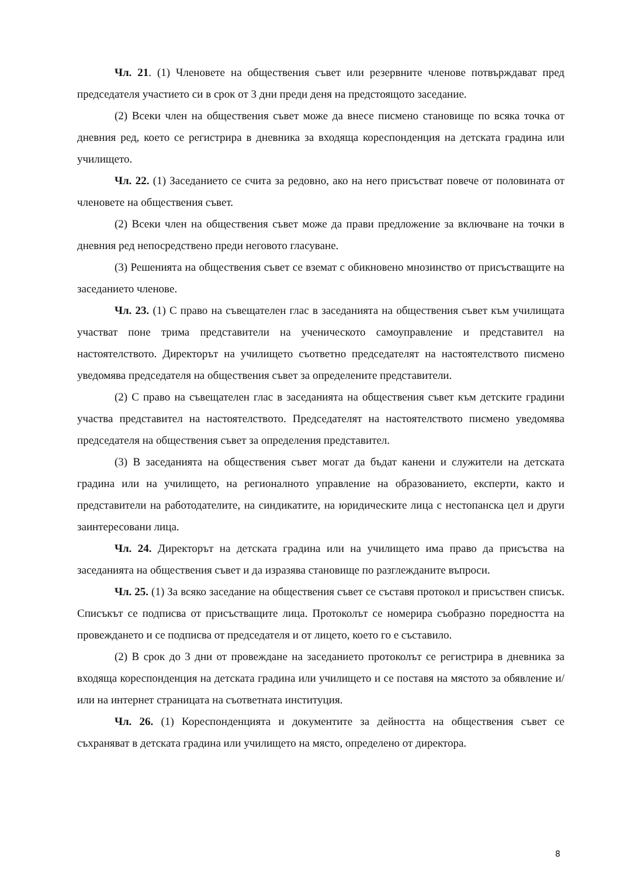Чл. 21. (1) Членовете на обществения съвет или резервните членове потвърждават пред председателя участието си в срок от 3 дни преди деня на предстоящото заседание.
(2) Всеки член на обществения съвет може да внесе писмено становище по всяка точка от дневния ред, което се регистрира в дневника за входяща кореспонденция на детската градина или училището.
Чл. 22. (1) Заседанието се счита за редовно, ако на него присъстват повече от половината от членовете на обществения съвет.
(2) Всеки член на обществения съвет може да прави предложение за включване на точки в дневния ред непосредствено преди неговото гласуване.
(3) Решенията на обществения съвет се вземат с обикновено мнозинство от присъстващите на заседанието членове.
Чл. 23. (1) С право на съвещателен глас в заседанията на обществения съвет към училищата участват поне трима представители на ученическото самоуправление и представител на настоятелството. Директорът на училището съответно председателят на настоятелството писмено уведомява председателя на обществения съвет за определените представители.
(2) С право на съвещателен глас в заседанията на обществения съвет към детските градини участва представител на настоятелството. Председателят на настоятелството писмено уведомява председателя на обществения съвет за определения представител.
(3) В заседанията на обществения съвет могат да бъдат канени и служители на детската градина или на училището, на регионалното управление на образованието, експерти, както и представители на работодателите, на синдикатите, на юридическите лица с нестопанска цел и други заинтересовани лица.
Чл. 24. Директорът на детската градина или на училището има право да присъства на заседанията на обществения съвет и да изразява становище по разглежданите въпроси.
Чл. 25. (1) За всяко заседание на обществения съвет се съставя протокол и присъствен списък. Списъкът се подписва от присъстващите лица. Протоколът се номерира съобразно поредността на провеждането и се подписва от председателя и от лицето, което го е съставило.
(2) В срок до 3 дни от провеждане на заседанието протоколът се регистрира в дневника за входяща кореспонденция на детската градина или училището и се поставя на мястото за обявление и/или на интернет страницата на съответната институция.
Чл. 26. (1) Кореспонденцията и документите за дейността на обществения съвет се съхраняват в детската градина или училището на място, определено от директора.
8